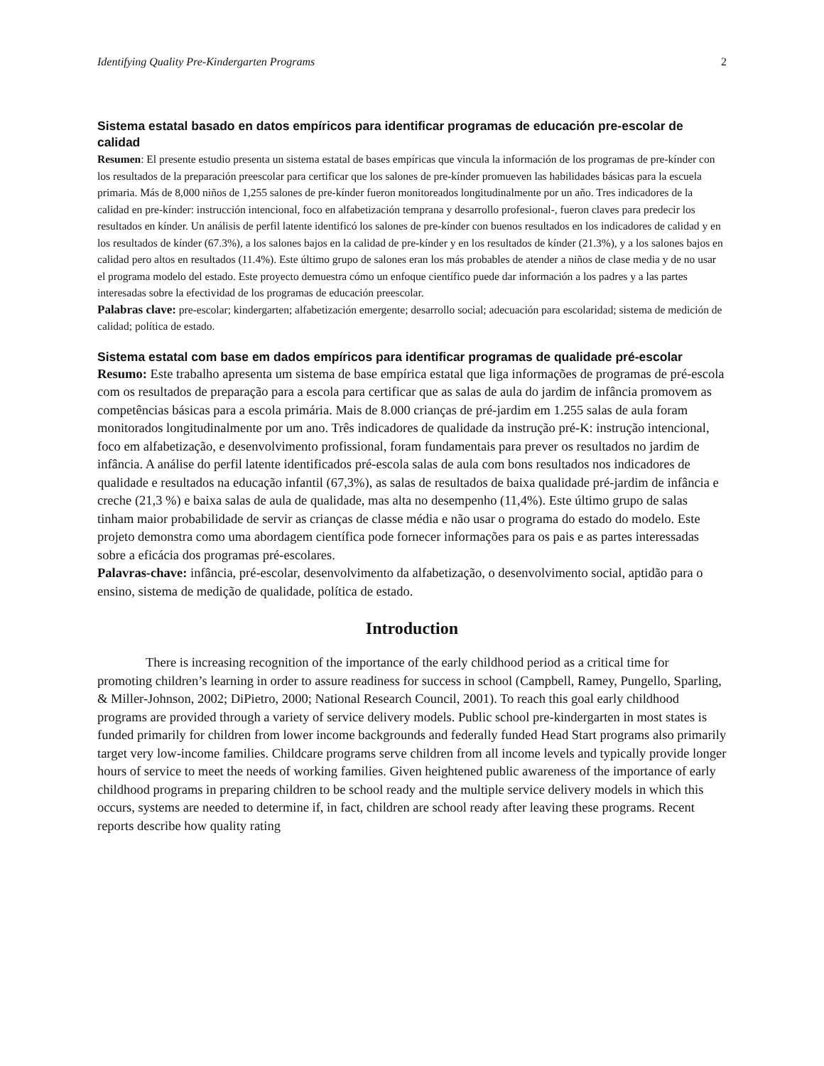Identifying Quality Pre-Kindergarten Programs 2
Sistema estatal basado en datos empíricos para identificar programas de educación pre-escolar de calidad
Resumen: El presente estudio presenta un sistema estatal de bases empíricas que vincula la información de los programas de pre-kínder con los resultados de la preparación preescolar para certificar que los salones de pre-kínder promueven las habilidades básicas para la escuela primaria. Más de 8,000 niños de 1,255 salones de pre-kínder fueron monitoreados longitudinalmente por un año. Tres indicadores de la calidad en pre-kínder: instrucción intencional, foco en alfabetización temprana y desarrollo profesional-, fueron claves para predecir los resultados en kínder. Un análisis de perfil latente identificó los salones de pre-kínder con buenos resultados en los indicadores de calidad y en los resultados de kínder (67.3%), a los salones bajos en la calidad de pre-kínder y en los resultados de kínder (21.3%), y a los salones bajos en calidad pero altos en resultados (11.4%). Este último grupo de salones eran los más probables de atender a niños de clase media y de no usar el programa modelo del estado. Este proyecto demuestra cómo un enfoque científico puede dar información a los padres y a las partes interesadas sobre la efectividad de los programas de educación preescolar.
Palabras clave: pre-escolar; kindergarten; alfabetización emergente; desarrollo social; adecuación para escolaridad; sistema de medición de calidad; política de estado.
Sistema estatal com base em dados empíricos para identificar programas de qualidade pré-escolar
Resumo: Este trabalho apresenta um sistema de base empírica estatal que liga informações de programas de pré-escola com os resultados de preparação para a escola para certificar que as salas de aula do jardim de infância promovem as competências básicas para a escola primária. Mais de 8.000 crianças de pré-jardim em 1.255 salas de aula foram monitorados longitudinalmente por um ano. Três indicadores de qualidade da instrução pré-K: instrução intencional, foco em alfabetização, e desenvolvimento profissional, foram fundamentais para prever os resultados no jardim de infância. A análise do perfil latente identificados pré-escola salas de aula com bons resultados nos indicadores de qualidade e resultados na educação infantil (67,3%), as salas de resultados de baixa qualidade pré-jardim de infância e creche (21,3 %) e baixa salas de aula de qualidade, mas alta no desempenho (11,4%). Este último grupo de salas tinham maior probabilidade de servir as crianças de classe média e não usar o programa do estado do modelo. Este projeto demonstra como uma abordagem científica pode fornecer informações para os pais e as partes interessadas sobre a eficácia dos programas pré-escolares.
Palavras-chave: infância, pré-escolar, desenvolvimento da alfabetização, o desenvolvimento social, aptidão para o ensino, sistema de medição de qualidade, política de estado.
Introduction
There is increasing recognition of the importance of the early childhood period as a critical time for promoting children’s learning in order to assure readiness for success in school (Campbell, Ramey, Pungello, Sparling, & Miller-Johnson, 2002; DiPietro, 2000; National Research Council, 2001). To reach this goal early childhood programs are provided through a variety of service delivery models. Public school pre-kindergarten in most states is funded primarily for children from lower income backgrounds and federally funded Head Start programs also primarily target very low-income families. Childcare programs serve children from all income levels and typically provide longer hours of service to meet the needs of working families. Given heightened public awareness of the importance of early childhood programs in preparing children to be school ready and the multiple service delivery models in which this occurs, systems are needed to determine if, in fact, children are school ready after leaving these programs. Recent reports describe how quality rating